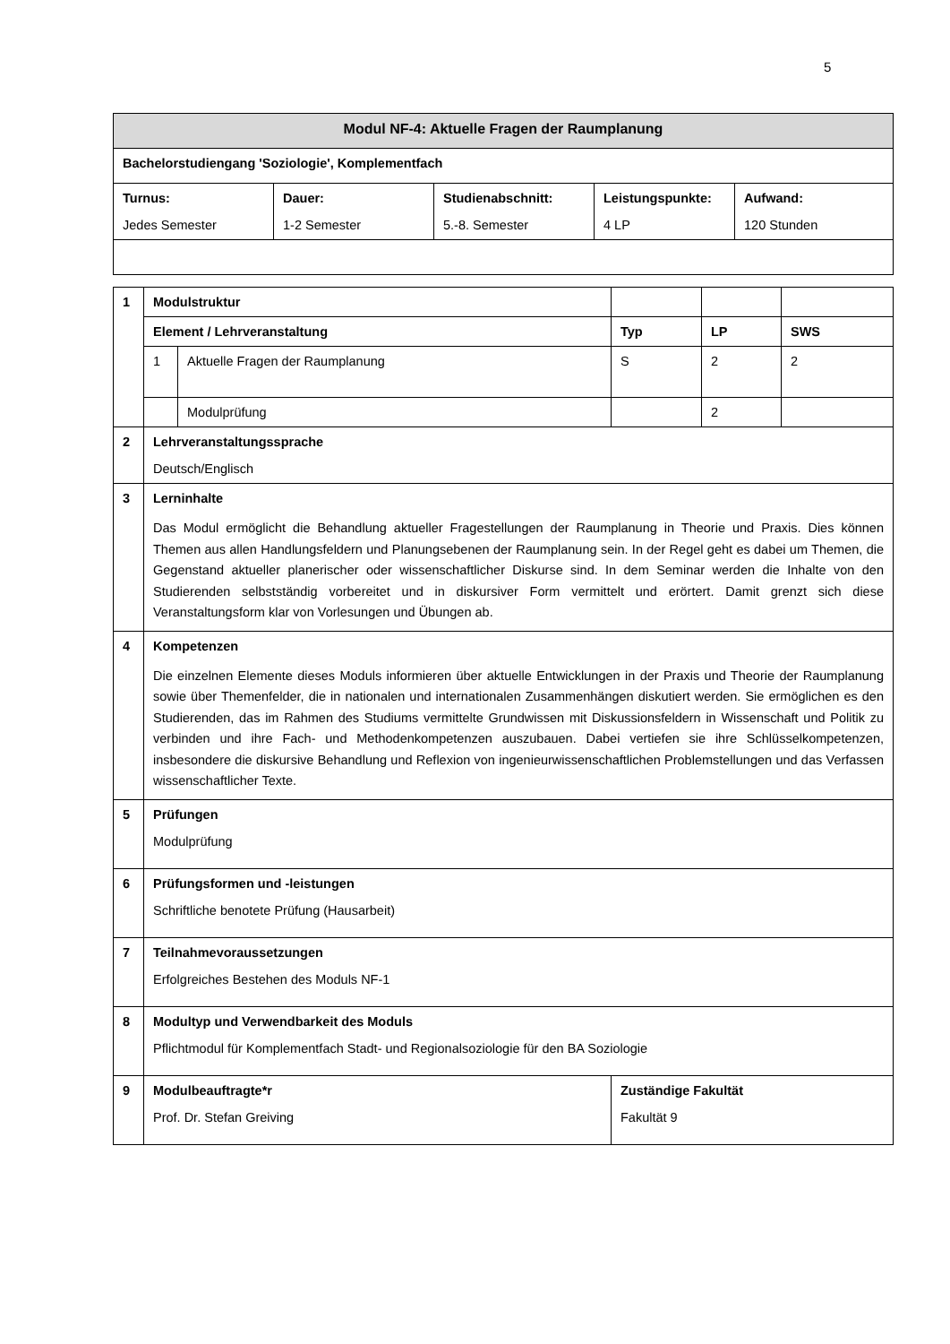5
| Modul NF-4: Aktuelle Fragen der Raumplanung | | | | |
| --- | --- | --- | --- | --- |
| Bachelorstudiengang 'Soziologie', Komplementfach | | | | |
| Turnus: Jedes Semester | Dauer: 1-2 Semester | Studienabschnitt: 5.-8. Semester | Leistungspunkte: 4 LP | Aufwand: 120 Stunden |
| 1 | Modulstruktur | | | | |
| | Element / Lehrveranstaltung | | Typ | LP | SWS |
| | 1 | Aktuelle Fragen der Raumplanung | S | 2 | 2 |
| | | Modulprüfung | | 2 | |
| 2 | Lehrveranstaltungssprache Deutsch/Englisch | | | | |
| 3 | Lerninhalte Das Modul ermöglicht die Behandlung aktueller Fragestellungen der Raumplanung in Theorie und Praxis. Dies können Themen aus allen Handlungsfeldern und Planungsebenen der Raumplanung sein. In der Regel geht es dabei um Themen, die Gegenstand aktueller planerischer oder wissenschaftlicher Diskurse sind. In dem Seminar werden die Inhalte von den Studierenden selbstständig vorbereitet und in diskursiver Form vermittelt und erörtert. Damit grenzt sich diese Veranstaltungsform klar von Vorlesungen und Übungen ab. | | | | |
| 4 | Kompetenzen Die einzelnen Elemente dieses Moduls informieren über aktuelle Entwicklungen in der Praxis und Theorie der Raumplanung sowie über Themenfelder, die in nationalen und internationalen Zusammenhängen diskutiert werden. Sie ermöglichen es den Studierenden, das im Rahmen des Studiums vermittelte Grundwissen mit Diskussionsfeldern in Wissenschaft und Politik zu verbinden und ihre Fach- und Methodenkompetenzen auszubauen. Dabei vertiefen sie ihre Schlüsselkompetenzen, insbesondere die diskursive Behandlung und Reflexion von ingenieurwissenschaftlichen Problemstellungen und das Verfassen wissenschaftlicher Texte. | | | | |
| 5 | Prüfungen Modulprüfung | | | | |
| 6 | Prüfungsformen und -leistungen Schriftliche benotete Prüfung (Hausarbeit) | | | | |
| 7 | Teilnahmevoraussetzungen Erfolgreiches Bestehen des Moduls NF-1 | | | | |
| 8 | Modultyp und Verwendbarkeit des Moduls Pflichtmodul für Komplementfach Stadt- und Regionalsoziologie für den BA Soziologie | | | | |
| 9 | Modulbeauftragte*r Prof. Dr. Stefan Greiving | | Zuständige Fakultät Fakultät 9 | | |